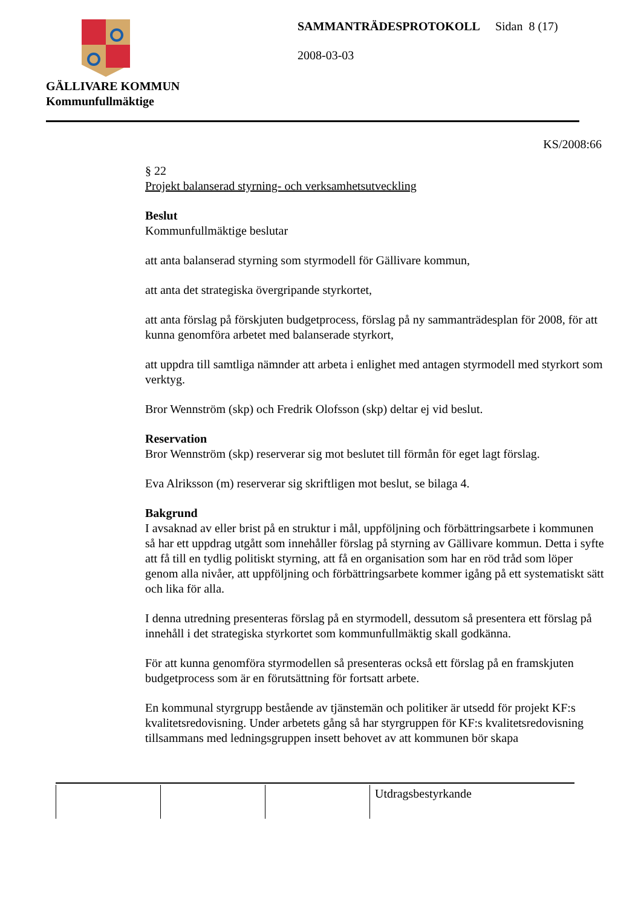GÄLLIVARE KOMMUN
Kommunfullmäktige
SAMMANTRÄDESPROTOKOLL Sidan 8 (17)
2008-03-03
KS/2008:66
§ 22
Projekt balanserad styrning- och verksamhetsutveckling
Beslut
Kommunfullmäktige beslutar
att anta balanserad styrning som styrmodell för Gällivare kommun,
att anta det strategiska övergripande styrkortet,
att anta förslag på förskjuten budgetprocess, förslag på ny sammanträdesplan för 2008, för att kunna genomföra arbetet med balanserade styrkort,
att uppdra till samtliga nämnder att arbeta i enlighet med antagen styrmodell med styrkort som verktyg.
Bror Wennström (skp) och Fredrik Olofsson (skp) deltar ej vid beslut.
Reservation
Bror Wennström (skp) reserverar sig mot beslutet till förmån för eget lagt förslag.
Eva Alriksson (m) reserverar sig skriftligen mot beslut, se bilaga 4.
Bakgrund
I avsaknad av eller brist på en struktur i mål, uppföljning och förbättringsarbete i kommunen så har ett uppdrag utgått som innehåller förslag på styrning av Gällivare kommun. Detta i syfte att få till en tydlig politiskt styrning, att få en organisation som har en röd tråd som löper genom alla nivåer, att uppföljning och förbättringsarbete kommer igång på ett systematiskt sätt och lika för alla.
I denna utredning presenteras förslag på en styrmodell, dessutom så presentera ett förslag på innehåll i det strategiska styrkortet som kommunfullmäktig skall godkänna.
För att kunna genomföra styrmodellen så presenteras också ett förslag på en framskjuten budgetprocess som är en förutsättning för fortsatt arbete.
En kommunal styrgrupp bestående av tjänstemän och politiker är utsedd för projekt KF:s kvalitetsredovisning. Under arbetets gång så har styrgruppen för KF:s kvalitetsredovisning tillsammans med ledningsgruppen insett behovet av att kommunen bör skapa
| | | | Utdragsbestyrkande |